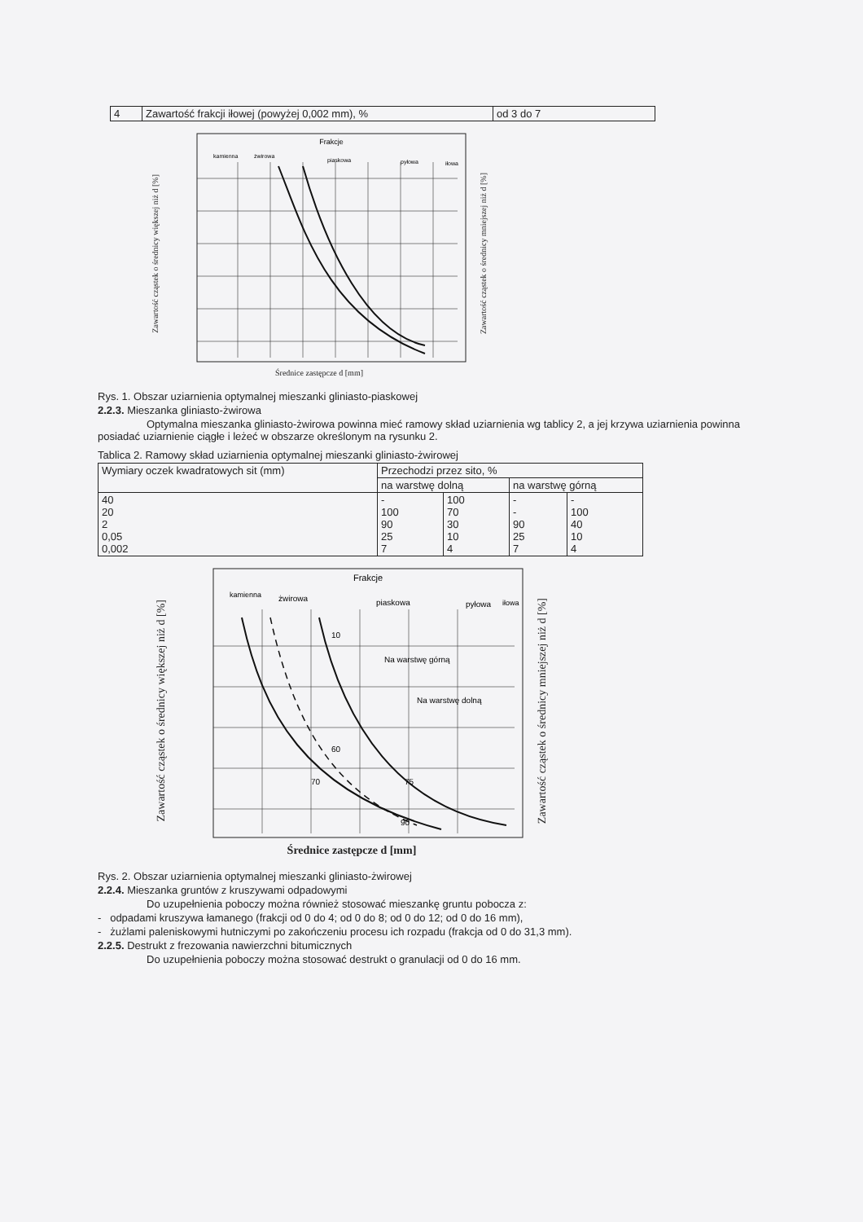| 4 | Zawartość frakcji iłowej (powyżej 0,002 mm), % | od 3 do 7 |
Zawartość cząstek o średnicy większej niż d [%]
Frakcje
kamienna
żwirowa
piaskowa
pyłowa
iłowa
Średnice zastępcze d [mm]
Zawartość cząstek o średnicy mniejszej niż d [%]
Rys. 1. Obszar uziarnienia optymalnej mieszanki gliniasto-piaskowej
2.2.3. Mieszanka gliniasto-żwirowa
Optymalna mieszanka gliniasto-żwirowa powinna mieć ramowy skład uziarnienia wg tablicy 2, a jej krzywa uziarnienia powinna posiadać uziarnienie ciągłe i leżeć w obszarze określonym na rysunku 2.
Tablica 2. Ramowy skład uziarnienia optymalnej mieszanki gliniasto-żwirowej
| Wymiary oczek kwadratowych sit (mm) | Przechodzi przez sito, % | | | |
| --- | --- | --- | --- | --- |
| | na warstwę dolną | | na warstwę górną | |
| 40 20 2 0,05 0,002 | - 100 90 25 7 | 100 70 30 10 4 | - - 90 25 7 | - 100 40 10 4 |
Zawartość cząstek o średnicy większej niż d [%]
Frakcje
kamienna
żwirowa
piaskowa
pyłowa
iłowa
Na warstwę górną
Na warstwę dolną
10
60
70
75
90
Średnice zastępcze d [mm]
Zawartość cząstek o średnicy mniejszej niż d [%]
Rys. 2. Obszar uziarnienia optymalnej mieszanki gliniasto-żwirowej
2.2.4. Mieszanka gruntów z kruszywami odpadowymi
Do uzupełnienia poboczy można również stosować mieszankę gruntu pobocza z:
- odpadami kruszywa łamanego (frakcji od 0 do 4; od 0 do 8; od 0 do 12; od 0 do 16 mm),
- żużlami paleniskowymi hutniczymi po zakończeniu procesu ich rozpadu (frakcja od 0 do 31,3 mm).
2.2.5. Destrukt z frezowania nawierzchni bitumicznych
Do uzupełnienia poboczy można stosować destrukt o granulacji od 0 do 16 mm.